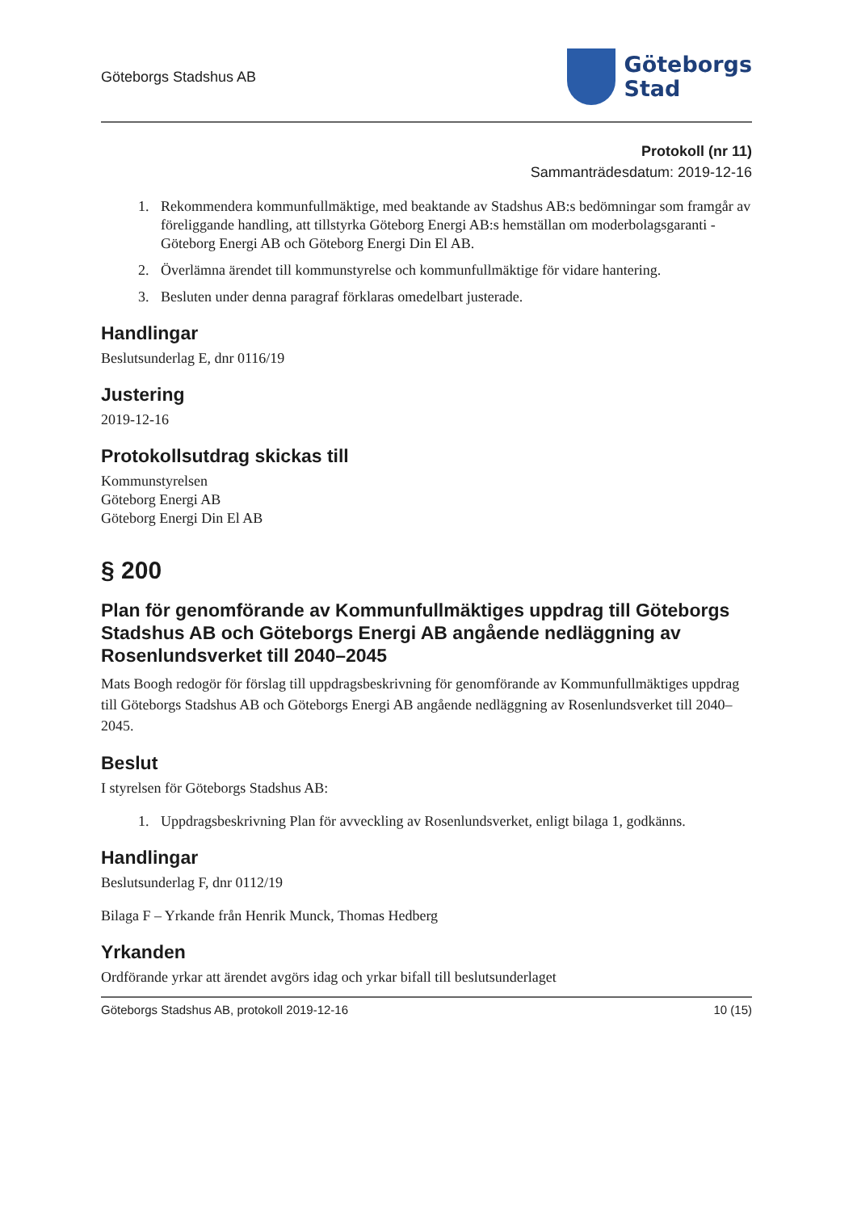Göteborgs Stadshus AB
Göteborgs
Stad
Protokoll (nr 11)
Sammanträdesdatum: 2019-12-16
1. Rekommendera kommunfullmäktige, med beaktande av Stadshus AB:s bedömningar som framgår av föreliggande handling, att tillstyrka Göteborg Energi AB:s hemställan om moderbolagsgaranti - Göteborg Energi AB och Göteborg Energi Din El AB.
2. Överlämna ärendet till kommunstyrelse och kommunfullmäktige för vidare hantering.
3. Besluten under denna paragraf förklaras omedelbart justerade.
Handlingar
Beslutsunderlag E, dnr 0116/19
Justering
2019-12-16
Protokollsutdrag skickas till
Kommunstyrelsen
Göteborg Energi AB
Göteborg Energi Din El AB
§ 200
Plan för genomförande av Kommunfullmäktiges uppdrag till Göteborgs Stadshus AB och Göteborgs Energi AB angående nedläggning av Rosenlundsverket till 2040–2045
Mats Boogh redogör för förslag till uppdragsbeskrivning för genomförande av Kommunfullmäktiges uppdrag till Göteborgs Stadshus AB och Göteborgs Energi AB angående nedläggning av Rosenlundsverket till 2040–2045.
Beslut
I styrelsen för Göteborgs Stadshus AB:
1. Uppdragsbeskrivning Plan för avveckling av Rosenlundsverket, enligt bilaga 1, godkänns.
Handlingar
Beslutsunderlag F, dnr 0112/19
Bilaga F – Yrkande från Henrik Munck, Thomas Hedberg
Yrkanden
Ordförande yrkar att ärendet avgörs idag och yrkar bifall till beslutsunderlaget
Göteborgs Stadshus AB, protokoll 2019-12-16 10 (15)